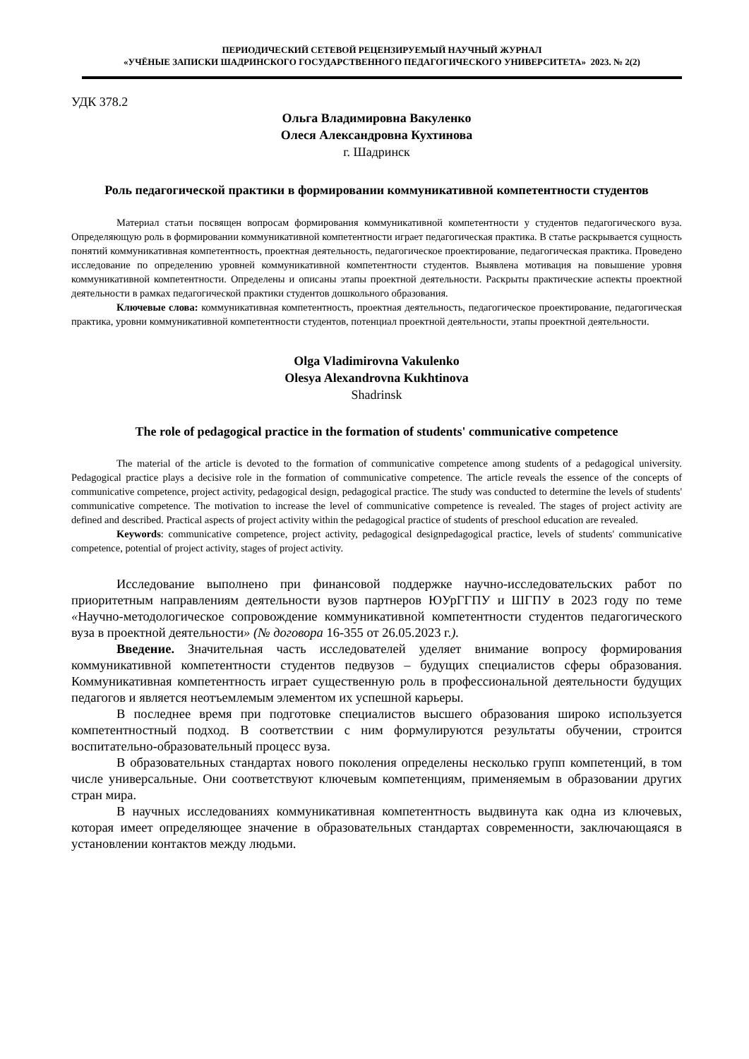ПЕРИОДИЧЕСКИЙ СЕТЕВОЙ РЕЦЕНЗИРУЕМЫЙ НАУЧНЫЙ ЖУРНАЛ
«УЧЁНЫЕ ЗАПИСКИ ШАДРИНСКОГО ГОСУДАРСТВЕННОГО ПЕДАГОГИЧЕСКОГО УНИВЕРСИТЕТА» 2023. № 2(2)
УДК 378.2
Ольга Владимировна Вакуленко
Олеся Александровна Кухтинова
г. Шадринск
Роль педагогической практики в формировании коммуникативной компетентности студентов
Материал статьи посвящен вопросам формирования коммуникативной компетентности у студентов педагогического вуза. Определяющую роль в формировании коммуникативной компетентности играет педагогическая практика. В статье раскрывается сущность понятий коммуникативная компетентность, проектная деятельность, педагогическое проектирование, педагогическая практика. Проведено исследование по определению уровней коммуникативной компетентности студентов. Выявлена мотивация на повышение уровня коммуникативной компетентности. Определены и описаны этапы проектной деятельности. Раскрыты практические аспекты проектной деятельности в рамках педагогической практики студентов дошкольного образования.
Ключевые слова: коммуникативная компетентность, проектная деятельность, педагогическое проектирование, педагогическая практика, уровни коммуникативной компетентности студентов, потенциал проектной деятельности, этапы проектной деятельности.
Olga Vladimirovna Vakulenko
Olesya Alexandrovna Kukhtinova
Shadrinsk
The role of pedagogical practice in the formation of students' communicative competence
The material of the article is devoted to the formation of communicative competence among students of a pedagogical university. Pedagogical practice plays a decisive role in the formation of communicative competence. The article reveals the essence of the concepts of communicative competence, project activity, pedagogical design, pedagogical practice. The study was conducted to determine the levels of students' communicative competence. The motivation to increase the level of communicative competence is revealed. The stages of project activity are defined and described. Practical aspects of project activity within the pedagogical practice of students of preschool education are revealed.
Keywords: communicative competence, project activity, pedagogical designpedagogical practice, levels of students' communicative competence, potential of project activity, stages of project activity.
Исследование выполнено при финансовой поддержке научно-исследовательских работ по приоритетным направлениям деятельности вузов партнеров ЮУрГГПУ и ШГПУ в 2023 году по теме «Научно-методологическое сопровождение коммуникативной компетентности студентов педагогического вуза в проектной деятельности» (№ договора 16-355 от 26.05.2023 г.).
Введение. Значительная часть исследователей уделяет внимание вопросу формирования коммуникативной компетентности студентов педвузов – будущих специалистов сферы образования. Коммуникативная компетентность играет существенную роль в профессиональной деятельности будущих педагогов и является неотъемлемым элементом их успешной карьеры.
В последнее время при подготовке специалистов высшего образования широко используется компетентностный подход. В соответствии с ним формулируются результаты обучении, строится воспитательно-образовательный процесс вуза.
В образовательных стандартах нового поколения определены несколько групп компетенций, в том числе универсальные. Они соответствуют ключевым компетенциям, применяемым в образовании других стран мира.
В научных исследованиях коммуникативная компетентность выдвинута как одна из ключевых, которая имеет определяющее значение в образовательных стандартах современности, заключающаяся в установлении контактов между людьми.